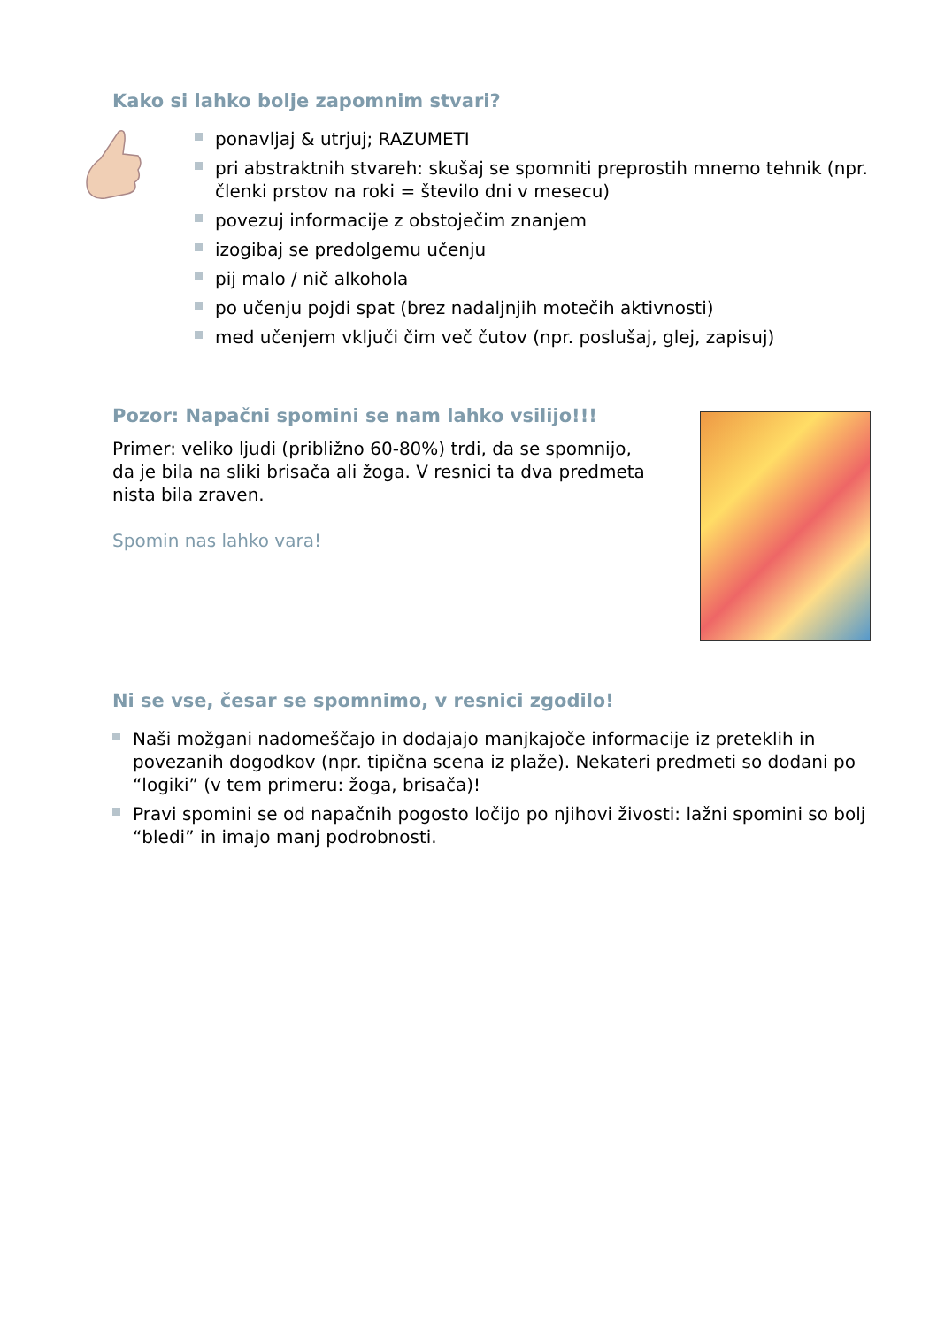Kako si lahko bolje zapomnim stvari?
ponavljaj & utrjuj; RAZUMETI
pri abstraktnih stvareh: skušaj se spomniti preprostih mnemo tehnik (npr. členki prstov na roki = število dni v mesecu)
povezuj informacije z obstoječim znanjem
izogibaj se predolgemu učenju
pij malo / nič alkohola
po učenju pojdi spat (brez nadaljnjih motečih aktivnosti)
med učenjem vključi čim več čutov (npr. poslušaj, glej, zapisuj)
Pozor: Napačni spomini se nam lahko vsilijo!!!
Primer: veliko ljudi (približno 60-80%) trdi, da se spomnijo, da je bila na sliki brisača ali žoga. V resnici ta dva predmeta nista bila zraven.
Spomin nas lahko vara!
Ni se vse, česar se spomnimo, v resnici zgodilo!
Naši možgani nadomeščajo in dodajajo manjkajoče informacije iz preteklih in povezanih dogodkov (npr. tipična scena iz plaže). Nekateri predmeti so dodani po “logiki” (v tem primeru: žoga, brisača)!
Pravi spomini se od napačnih pogosto ločijo po njihovi živosti: lažni spomini so bolj “bledi” in imajo manj podrobnosti.